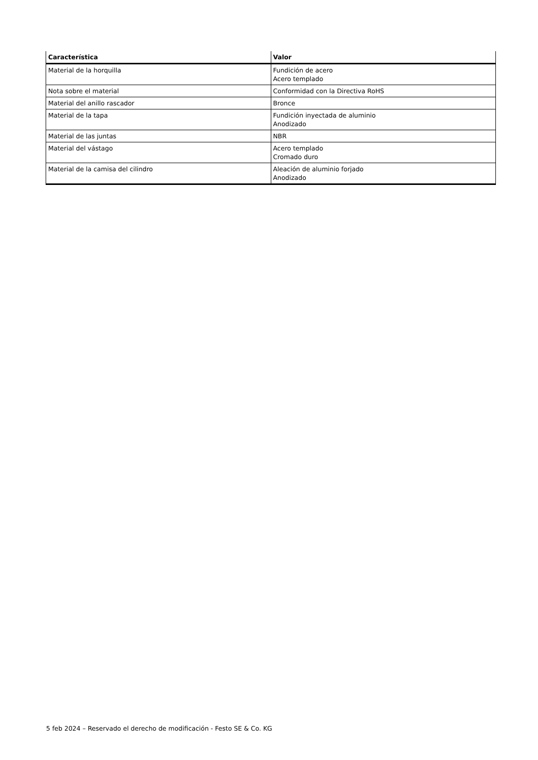| Característica | Valor |
| --- | --- |
| Material de la horquilla | Fundición de acero Acero templado |
| Nota sobre el material | Conformidad con la Directiva RoHS |
| Material del anillo rascador | Bronce |
| Material de la tapa | Fundición inyectada de aluminio Anodizado |
| Material de las juntas | NBR |
| Material del vástago | Acero templado Cromado duro |
| Material de la camisa del cilindro | Aleación de aluminio forjado Anodizado |
5 feb 2024 – Reservado el derecho de modificación - Festo SE & Co. KG